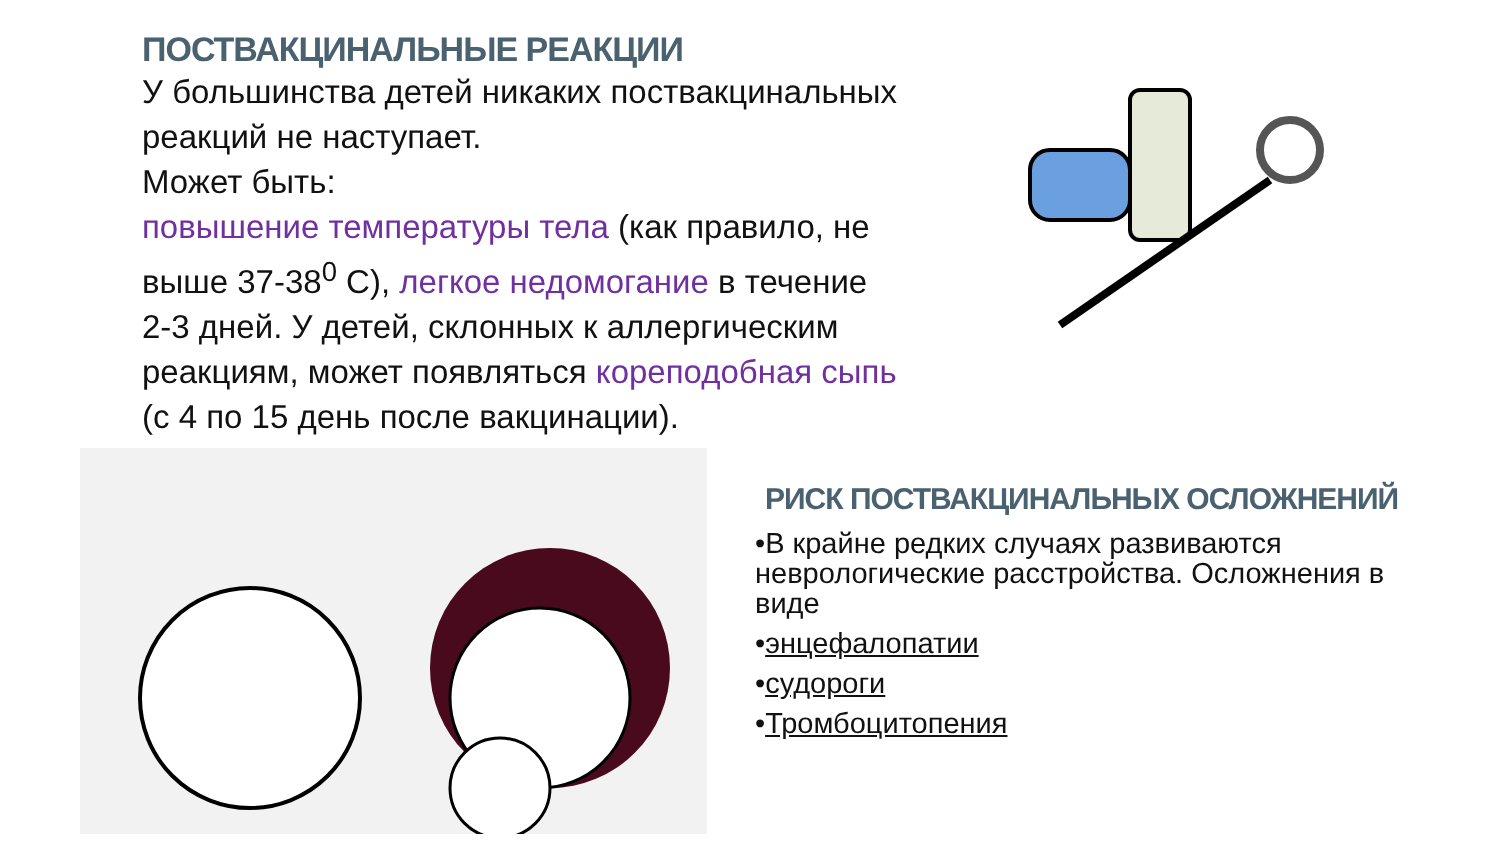ПОСТВАКЦИНАЛЬНЫЕ РЕАКЦИИ
У большинства детей никаких поствакцинальных реакций не наступает.
Может быть:
повышение температуры тела (как правило, не выше 37-38<sup>0</sup> С), легкое недомогание в течение 2-3 дней. У детей, склонных к аллергическим реакциям, может появляться кореподобная сыпь (с 4 по 15 день после вакцинации).
РИСК ПОСТВАКЦИНАЛЬНЫХ ОСЛОЖНЕНИЙ
•В крайне редких случаях развиваются неврологические расстройства. Осложнения в виде
•энцефалопатии
•судороги
•Тромбоцитопения